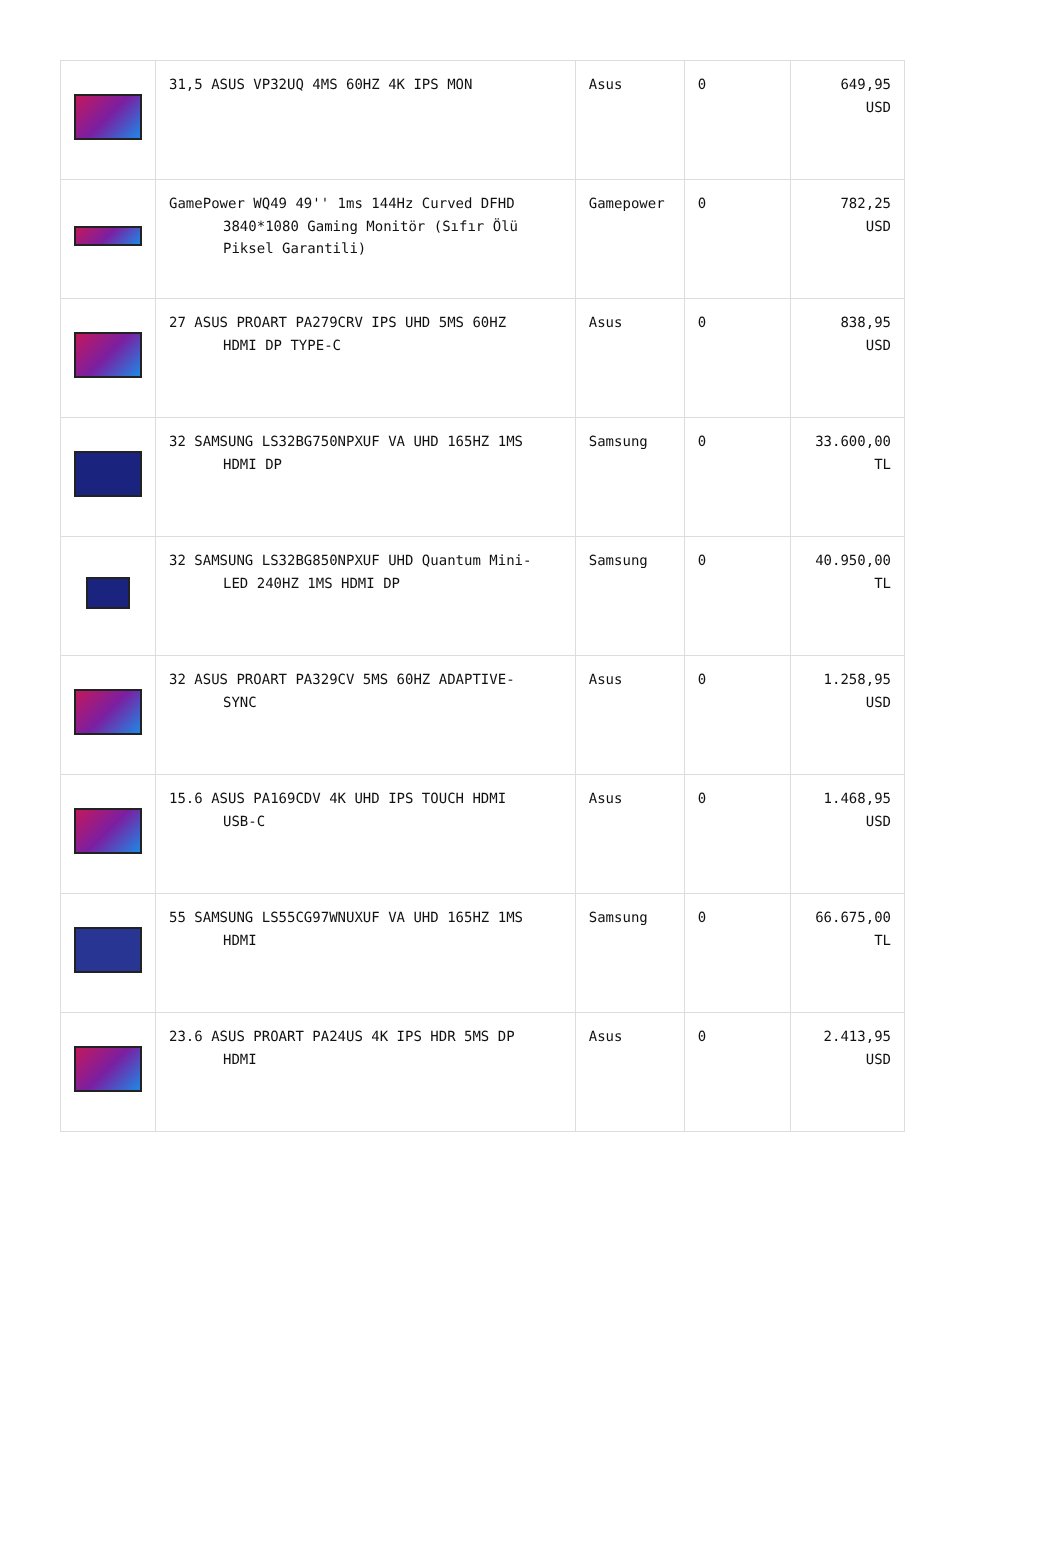| | 31,5 ASUS VP32UQ 4MS 60HZ 4K IPS MON | Asus | 0 | 649,95 USD |
| | GamePower WQ49 49'' 1ms 144Hz Curved DFHD 3840*1080 Gaming Monitör (Sıfır Ölü Piksel Garantili) | Gamepower | 0 | 782,25 USD |
| | 27 ASUS PROART PA279CRV IPS UHD 5MS 60HZ HDMI DP TYPE-C | Asus | 0 | 838,95 USD |
| | 32 SAMSUNG LS32BG750NPXUF VA UHD 165HZ 1MS HDMI DP | Samsung | 0 | 33.600,00 TL |
| | 32 SAMSUNG LS32BG850NPXUF UHD Quantum Mini- LED 240HZ 1MS HDMI DP | Samsung | 0 | 40.950,00 TL |
| | 32 ASUS PROART PA329CV 5MS 60HZ ADAPTIVE- SYNC | Asus | 0 | 1.258,95 USD |
| | 15.6 ASUS PA169CDV 4K UHD IPS TOUCH HDMI USB-C | Asus | 0 | 1.468,95 USD |
| | 55 SAMSUNG LS55CG97WNUXUF VA UHD 165HZ 1MS HDMI | Samsung | 0 | 66.675,00 TL |
| | 23.6 ASUS PROART PA24US 4K IPS HDR 5MS DP HDMI | Asus | 0 | 2.413,95 USD |